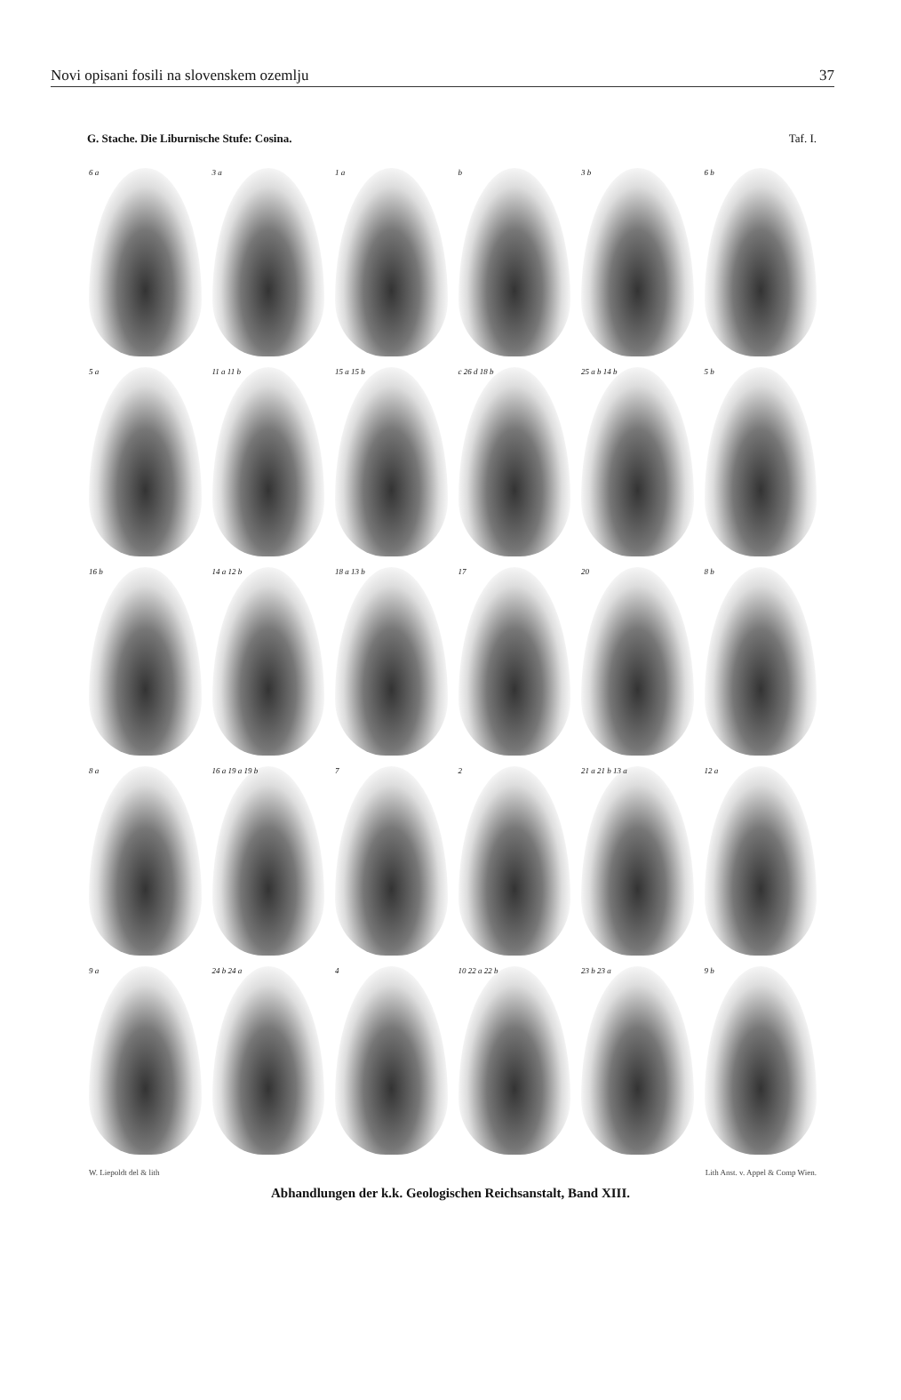Novi opisani fosili na slovenskem ozemlju 37
G. Stache. Die Liburnische Stufe: Cosina. Taf. I.
6 a
3 a
1 a
b
3 b
6 b
5 a
11 a 11 b
15 a 15 b
c 26 d 18 b
25 a b 14 b
5 b
16 b
14 a 12 b
18 a 13 b
17
20
8 b
8 a
16 a 19 a 19 b
7
2
21 a 21 b 13 a
12 a
9 a
24 b 24 a
4
10 22 a 22 b
23 b 23 a
9 b
W. Liepoldt del & lith Lith Anst. v. Appel & Comp Wien.
Abhandlungen der k.k. Geologischen Reichsanstalt, Band XIII.